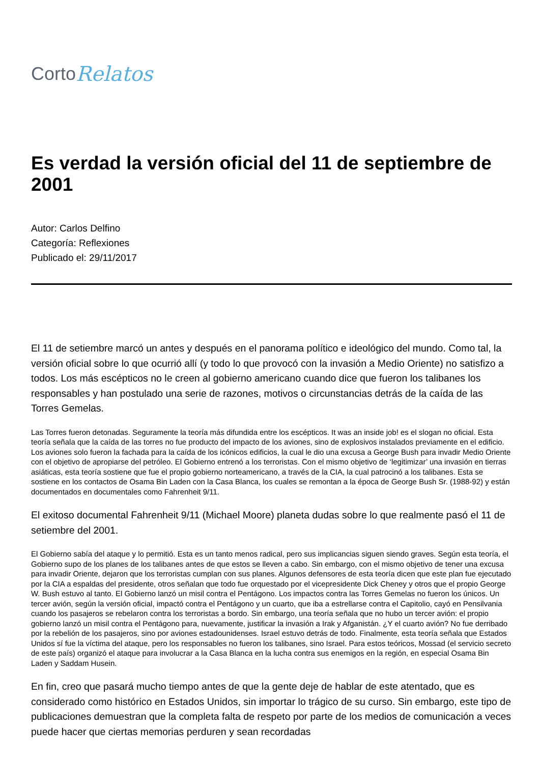Corto Relatos
Es verdad la versión oficial del 11 de septiembre de 2001
Autor: Carlos Delfino
Categoría: Reflexiones
Publicado el: 29/11/2017
El 11 de setiembre marcó un antes y después en el panorama político e ideológico del mundo. Como tal, la versión oficial sobre lo que ocurrió allí (y todo lo que provocó con la invasión a Medio Oriente) no satisfizo a todos. Los más escépticos no le creen al gobierno americano cuando dice que fueron los talibanes los responsables y han postulado una serie de razones, motivos o circunstancias detrás de la caída de las Torres Gemelas.
Las Torres fueron detonadas. Seguramente la teoría más difundida entre los escépticos. It was an inside job! es el slogan no oficial. Esta teoría señala que la caída de las torres no fue producto del impacto de los aviones, sino de explosivos instalados previamente en el edificio. Los aviones solo fueron la fachada para la caída de los icónicos edificios, la cual le dio una excusa a George Bush para invadir Medio Oriente con el objetivo de apropiarse del petróleo. El Gobierno entrenó a los terroristas. Con el mismo objetivo de ‘legitimizar’ una invasión en tierras asiáticas, esta teoría sostiene que fue el propio gobierno norteamericano, a través de la CIA, la cual patrocinó a los talibanes. Esta se sostiene en los contactos de Osama Bin Laden con la Casa Blanca, los cuales se remontan a la época de George Bush Sr. (1988-92) y están documentados en documentales como Fahrenheit 9/11.
El exitoso documental Fahrenheit 9/11 (Michael Moore) planeta dudas sobre lo que realmente pasó el 11 de setiembre del 2001.
El Gobierno sabía del ataque y lo permitió. Esta es un tanto menos radical, pero sus implicancias siguen siendo graves. Según esta teoría, el Gobierno supo de los planes de los talibanes antes de que estos se lleven a cabo. Sin embargo, con el mismo objetivo de tener una excusa para invadir Oriente, dejaron que los terroristas cumplan con sus planes. Algunos defensores de esta teoría dicen que este plan fue ejecutado por la CIA a espaldas del presidente, otros señalan que todo fue orquestado por el vicepresidente Dick Cheney y otros que el propio George W. Bush estuvo al tanto. El Gobierno lanzó un misil contra el Pentágono. Los impactos contra las Torres Gemelas no fueron los únicos. Un tercer avión, según la versión oficial, impactó contra el Pentágono y un cuarto, que iba a estrellarse contra el Capitolio, cayó en Pensilvania cuando los pasajeros se rebelaron contra los terroristas a bordo. Sin embargo, una teoría señala que no hubo un tercer avión: el propio gobierno lanzó un misil contra el Pentágono para, nuevamente, justificar la invasión a Irak y Afganistán. ¿Y el cuarto avión? No fue derribado por la rebelión de los pasajeros, sino por aviones estadounidenses. Israel estuvo detrás de todo. Finalmente, esta teoría señala que Estados Unidos sí fue la víctima del ataque, pero los responsables no fueron los talibanes, sino Israel. Para estos teóricos, Mossad (el servicio secreto de este país) organizó el ataque para involucrar a la Casa Blanca en la lucha contra sus enemigos en la región, en especial Osama Bin Laden y Saddam Husein.
En fin, creo que pasará mucho tiempo antes de que la gente deje de hablar de este atentado, que es considerado como histórico en Estados Unidos, sin importar lo trágico de su curso. Sin embargo, este tipo de publicaciones demuestran que la completa falta de respeto por parte de los medios de comunicación a veces puede hacer que ciertas memorias perduren y sean recordadas